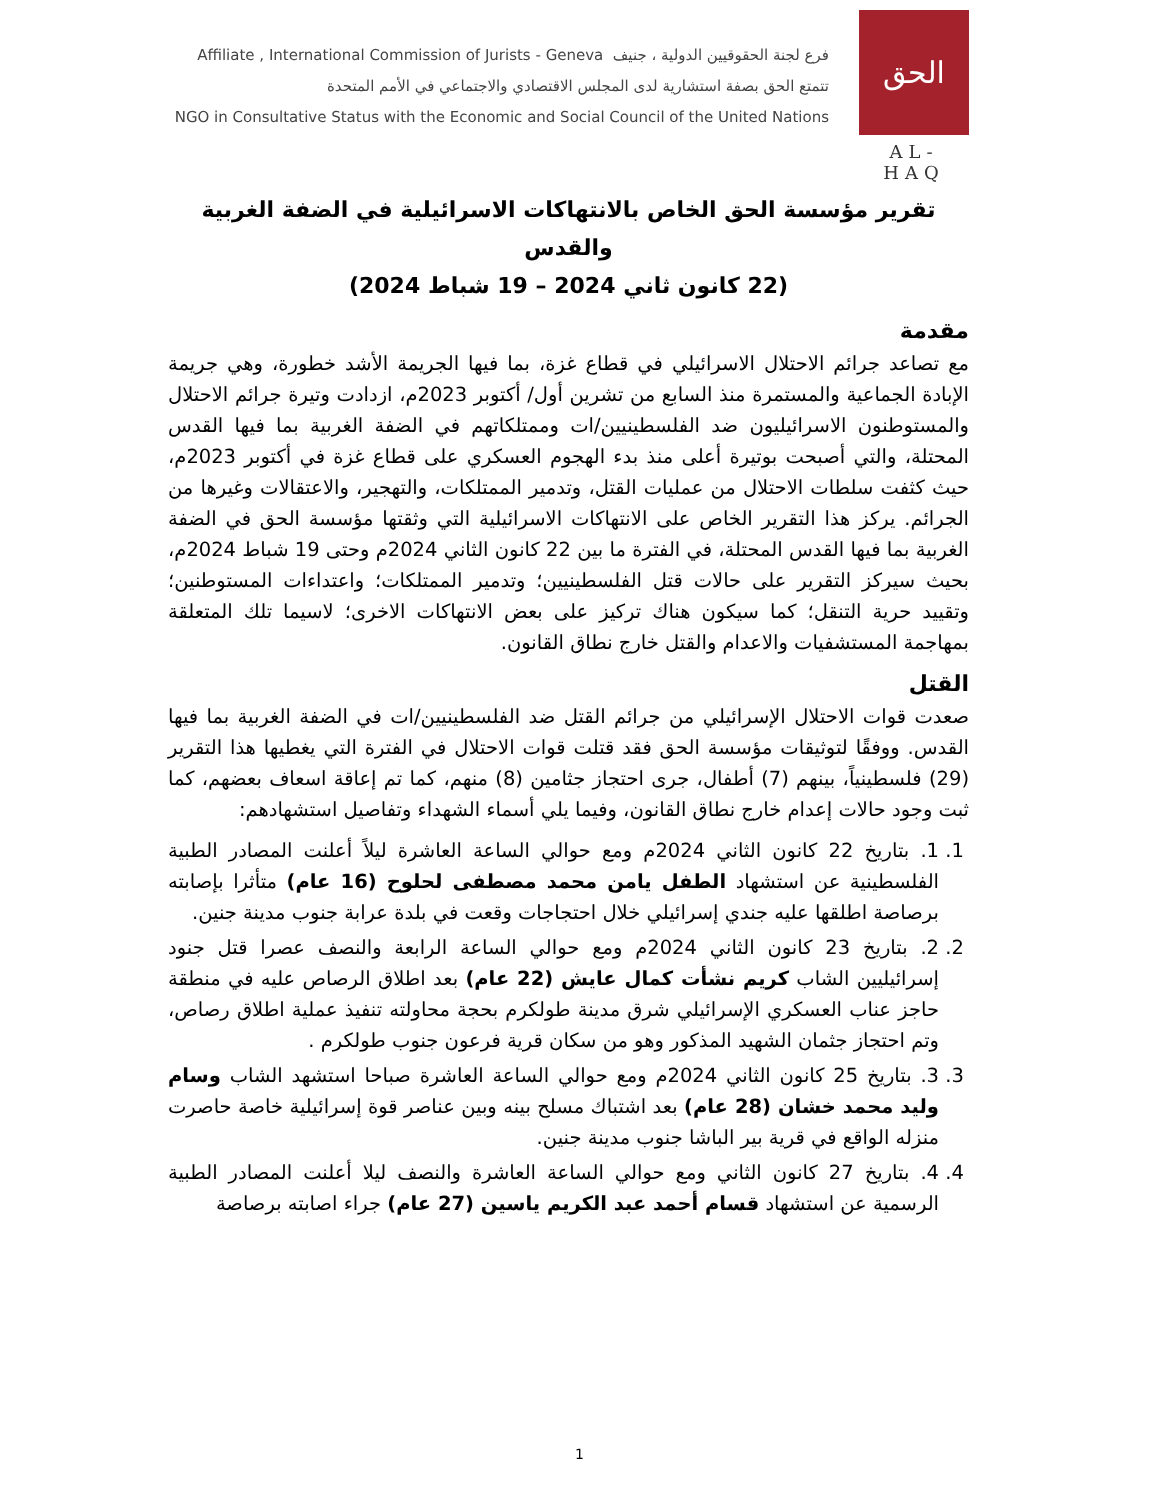Affiliate , International Commission of Jurists - Geneva فرع لجنة الحقوقيين الدولية ، جنيف
تتمتع الحق بصفة استشارية لدى المجلس الاقتصادي والاجتماعي في الأمم المتحدة
NGO in Consultative Status with the Economic and Social Council of the United Nations
الحق
AL-HAQ
تقرير مؤسسة الحق الخاص بالانتهاكات الاسرائيلية في الضفة الغربية والقدس
(22 كانون ثاني 2024 – 19 شباط 2024)
مقدمة
مع تصاعد جرائم الاحتلال الاسرائيلي في قطاع غزة، بما فيها الجريمة الأشد خطورة، وهي جريمة الإبادة الجماعية والمستمرة منذ السابع من تشرين أول/ أكتوبر 2023م، ازدادت وتيرة جرائم الاحتلال والمستوطنون الاسرائيليون ضد الفلسطينيين/ات وممتلكاتهم في الضفة الغربية بما فيها القدس المحتلة، والتي أصبحت بوتيرة أعلى منذ بدء الهجوم العسكري على قطاع غزة في أكتوبر 2023م، حيث كثفت سلطات الاحتلال من عمليات القتل، وتدمير الممتلكات، والتهجير، والاعتقالات وغيرها من الجرائم. يركز هذا التقرير الخاص على الانتهاكات الاسرائيلية التي وثقتها مؤسسة الحق في الضفة الغربية بما فيها القدس المحتلة، في الفترة ما بين 22 كانون الثاني 2024م وحتى 19 شباط 2024م، بحيث سيركز التقرير على حالات قتل الفلسطينيين؛ وتدمير الممتلكات؛ واعتداءات المستوطنين؛ وتقييد حرية التنقل؛ كما سيكون هناك تركيز على بعض الانتهاكات الاخرى؛ لاسيما تلك المتعلقة بمهاجمة المستشفيات والاعدام والقتل خارج نطاق القانون.
القتل
صعدت قوات الاحتلال الإسرائيلي من جرائم القتل ضد الفلسطينيين/ات في الضفة الغربية بما فيها القدس. ووفقًا لتوثيقات مؤسسة الحق فقد قتلت قوات الاحتلال في الفترة التي يغطيها هذا التقرير (29) فلسطينياً، بينهم (7) أطفال، جرى احتجاز جثامين (8) منهم، كما تم إعاقة اسعاف بعضهم، كما ثبت وجود حالات إعدام خارج نطاق القانون، وفيما يلي أسماء الشهداء وتفاصيل استشهادهم:
1. 1. بتاريخ 22 كانون الثاني 2024م ومع حوالي الساعة العاشرة ليلاً أعلنت المصادر الطبية الفلسطينية عن استشهاد الطفل يامن محمد مصطفى لحلوح (16 عام) متأثرا بإصابته برصاصة اطلقها عليه جندي إسرائيلي خلال احتجاجات وقعت في بلدة عرابة جنوب مدينة جنين.
2. 2. بتاريخ 23 كانون الثاني 2024م ومع حوالي الساعة الرابعة والنصف عصرا قتل جنود إسرائيليين الشاب كريم نشأت كمال عايش (22 عام) بعد اطلاق الرصاص عليه في منطقة حاجز عناب العسكري الإسرائيلي شرق مدينة طولكرم بحجة محاولته تنفيذ عملية اطلاق رصاص، وتم احتجاز جثمان الشهيد المذكور وهو من سكان قرية فرعون جنوب طولكرم .
3. 3. بتاريخ 25 كانون الثاني 2024م ومع حوالي الساعة العاشرة صباحا استشهد الشاب وسام وليد محمد خشان (28 عام) بعد اشتباك مسلح بينه وبين عناصر قوة إسرائيلية خاصة حاصرت منزله الواقع في قرية بير الباشا جنوب مدينة جنين.
4. 4. بتاريخ 27 كانون الثاني ومع حوالي الساعة العاشرة والنصف ليلا أعلنت المصادر الطبية الرسمية عن استشهاد قسام أحمد عبد الكريم ياسين (27 عام) جراء اصابته برصاصة
1